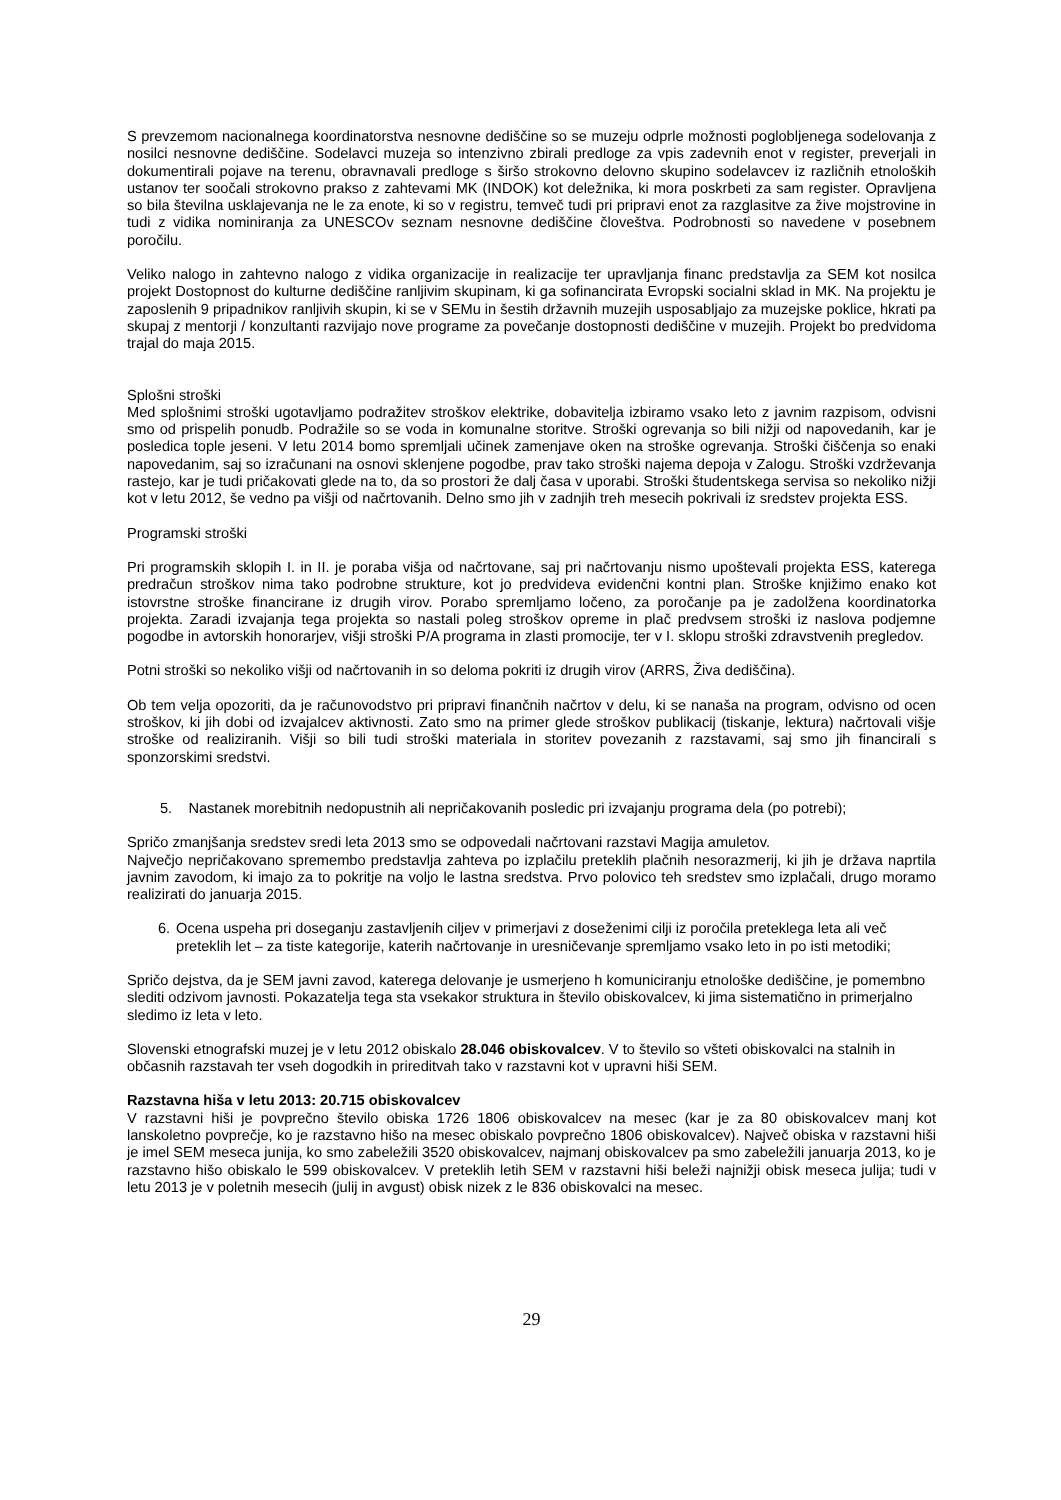S prevzemom nacionalnega koordinatorstva nesnovne dediščine so se muzeju odprle možnosti poglobljenega sodelovanja z nosilci nesnovne dediščine. Sodelavci muzeja so intenzivno zbirali predloge za vpis zadevnih enot v register, preverjali in dokumentirali pojave na terenu, obravnavali predloge s širšo strokovno delovno skupino sodelavcev iz različnih etnoloških ustanov ter soočali strokovno prakso z zahtevami MK (INDOK) kot deležnika, ki mora poskrbeti za sam register. Opravljena so bila številna usklajevanja ne le za enote, ki so v registru, temveč tudi pri pripravi enot za razglasitve za žive mojstrovine in tudi z vidika nominiranja za UNESCOv seznam nesnovne dediščine človeštva. Podrobnosti so navedene v posebnem poročilu.
Veliko nalogo in zahtevno nalogo z vidika organizacije in realizacije ter upravljanja financ predstavlja za SEM kot nosilca projekt Dostopnost do kulturne dediščine ranljivim skupinam, ki ga sofinancirata Evropski socialni sklad in MK. Na projektu je zaposlenih 9 pripadnikov ranljivih skupin, ki se v SEMu in šestih državnih muzejih usposabljajo za muzejske poklice, hkrati pa skupaj z mentorji / konzultanti razvijajo nove programe za povečanje dostopnosti dediščine v muzejih. Projekt bo predvidoma trajal do maja 2015.
Splošni stroški
Med splošnimi stroški ugotavljamo podražitev stroškov elektrike, dobavitelja izbiramo vsako leto z javnim razpisom, odvisni smo od prispelih ponudb. Podražile so se voda in komunalne storitve. Stroški ogrevanja so bili nižji od napovedanih, kar je posledica tople jeseni. V letu 2014 bomo spremljali učinek zamenjave oken na stroške ogrevanja. Stroški čiščenja so enaki napovedanim, saj so izračunani na osnovi sklenjene pogodbe, prav tako stroški najema depoja v Zalogu. Stroški vzdrževanja rastejo, kar je tudi pričakovati glede na to, da so prostori že dalj časa v uporabi. Stroški študentskega servisa so nekoliko nižji kot v letu 2012, še vedno pa višji od načrtovanih. Delno smo jih v zadnjih treh mesecih pokrivali iz sredstev projekta ESS.
Programski stroški
Pri programskih sklopih I. in II. je poraba višja od načrtovane, saj pri načrtovanju nismo upoštevali projekta ESS, katerega predračun stroškov nima tako podrobne strukture, kot jo predvideva evidenčni kontni plan. Stroške knjižimo enako kot istovrstne stroške financirane iz drugih virov. Porabo spremljamo ločeno, za poročanje pa je zadolžena koordinatorka projekta. Zaradi izvajanja tega projekta so nastali poleg stroškov opreme in plač predvsem stroški iz naslova podjemne pogodbe in avtorskih honorarjev, višji stroški P/A programa in zlasti promocije, ter v I. sklopu stroški zdravstvenih pregledov.
Potni stroški so nekoliko višji od načrtovanih in so deloma pokriti iz drugih virov (ARRS, Živa dediščina).
Ob tem velja opozoriti, da je računovodstvo pri pripravi finančnih načrtov v delu, ki se nanaša na program, odvisno od ocen stroškov, ki jih dobi od izvajalcev aktivnosti. Zato smo na primer glede stroškov publikacij (tiskanje, lektura) načrtovali višje stroške od realiziranih. Višji so bili tudi stroški materiala in storitev povezanih z razstavami, saj smo jih financirali s sponzorskimi sredstvi.
5. Nastanek morebitnih nedopustnih ali nepričakovanih posledic pri izvajanju programa dela (po potrebi);
Spričo zmanjšanja sredstev sredi leta 2013 smo se odpovedali načrtovani razstavi Magija amuletov.
Največjo nepričakovano spremembo predstavlja zahteva po izplačilu preteklih plačnih nesorazmerij, ki jih je država naprtila javnim zavodom, ki imajo za to pokritje na voljo le lastna sredstva. Prvo polovico teh sredstev smo izplačali, drugo moramo realizirati do januarja 2015.
6. Ocena uspeha pri doseganju zastavljenih ciljev v primerjavi z doseženimi cilji iz poročila preteklega leta ali več preteklih let – za tiste kategorije, katerih načrtovanje in uresničevanje spremljamo vsako leto in po isti metodiki;
Spričo dejstva, da je SEM javni zavod, katerega delovanje je usmerjeno h komuniciranju etnološke dediščine, je pomembno slediti odzivom javnosti. Pokazatelja tega sta vsekakor struktura in število obiskovalcev, ki jima sistematično in primerjalno sledimo iz leta v leto.
Slovenski etnografski muzej je v letu 2012 obiskalo 28.046 obiskovalcev. V to število so všteti obiskovalci na stalnih in občasnih razstavah ter vseh dogodkih in prireditvah tako v razstavni kot v upravni hiši SEM.
Razstavna hiša v letu 2013: 20.715 obiskovalcev
V razstavni hiši je povprečno število obiska 1726 1806 obiskovalcev na mesec (kar je za 80 obiskovalcev manj kot lanskoletno povprečje, ko je razstavno hišo na mesec obiskalo povprečno 1806 obiskovalcev). Največ obiska v razstavni hiši je imel SEM meseca junija, ko smo zabeležili 3520 obiskovalcev, najmanj obiskovalcev pa smo zabeležili januarja 2013, ko je razstavno hišo obiskalo le 599 obiskovalcev. V preteklih letih SEM v razstavni hiši beleži najnižji obisk meseca julija; tudi v letu 2013 je v poletnih mesecih (julij in avgust) obisk nizek z le 836 obiskovalci na mesec.
29